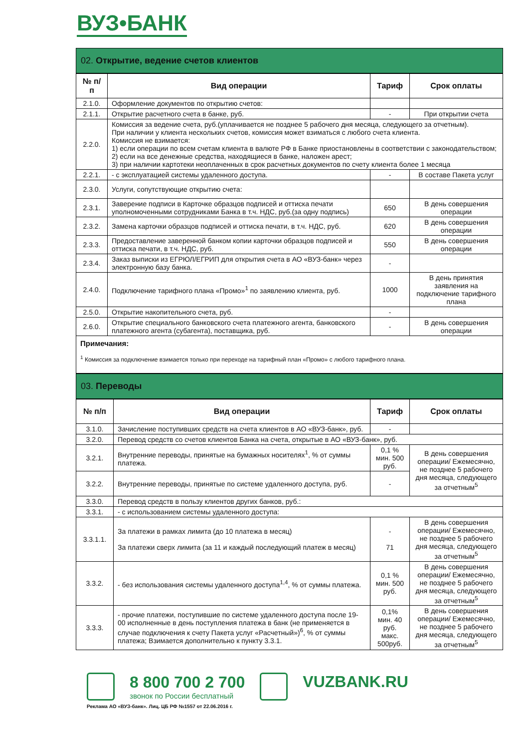ВУЗ•БАНК
02. Открытие, ведение счетов клиентов
| № п/п | Вид операции | Тариф | Срок оплаты |
| --- | --- | --- | --- |
| 2.1.0. | Оформление документов по открытию счетов: | | |
| 2.1.1. | Открытие расчетного счета в банке, руб. | - | При открытии счета |
| 2.2.0. | Комиссия за ведение счета, руб.(уплачивается не позднее 5 рабочего дня месяца, следующего за отчетным). При наличии у клиента нескольких счетов, комиссия может взиматься с любого счета клиента. Комиссия не взимается: 1) если операции по всем счетам клиента в валюте РФ в Банке приостановлены в соответствии с законодательством; 2) если на все денежные средства, находящиеся в банке, наложен арест; 3) при наличии картотеки неоплаченных в срок расчетных документов по счету клиента более 1 месяца | | |
| 2.2.1. | - с эксплуатацией системы удаленного доступа. | - | В составе Пакета услуг |
| 2.3.0. | Услуги, сопутствующие открытию счета: | | |
| 2.3.1. | Заверение подписи в Карточке образцов подписей и оттиска печати уполномоченными сотрудниками Банка в т.ч. НДС, руб.(за одну подпись) | 650 | В день совершения операции |
| 2.3.2. | Замена карточки образцов подписей и оттиска печати, в т.ч. НДС, руб. | 620 | В день совершения операции |
| 2.3.3. | Предоставление заверенной банком копии карточки образцов подписей и оттиска печати, в т.ч. НДС, руб. | 550 | В день совершения операции |
| 2.3.4. | Заказ выписки из ЕГРЮЛ/ЕГРИП для открытия счета в АО «ВУЗ-банк» через электронную базу банка. | - | |
| 2.4.0. | Подключение тарифного плана «Промо»<sup>1</sup> по заявлению клиента, руб. | 1000 | В день принятия заявления на подключение тарифного плана |
| 2.5.0. | Открытие накопительного счета, руб. | - | |
| 2.6.0. | Открытие специального банковского счета платежного агента, банковского платежного агента (субагента), поставщика, руб. | - | В день совершения операции |
Примечания:
<sup>1</sup> Комиссия за подключение взимается только при переходе на тарифный план «Промо» с любого тарифного плана.
03. Переводы
| № п/п | Вид операции | Тариф | Срок оплаты |
| --- | --- | --- | --- |
| 3.1.0. | Зачисление поступивших средств на счета клиентов в АО «ВУЗ-банк», руб. | - | |
| 3.2.0. | Перевод средств со счетов клиентов Банка на счета, открытые в АО «ВУЗ-банк», руб. | | |
| 3.2.1. | Внутренние переводы, принятые на бумажных носителях<sup>1</sup>, % от суммы платежа. | 0,1 % мин. 500 руб. | В день совершения операции/ Ежемесячно, не позднее 5 рабочего дня месяца, следующего за отчетным<sup>5</sup> |
| 3.2.2. | Внутренние переводы, принятые по системе удаленного доступа, руб. | - | |
| 3.3.0. | Перевод средств в пользу клиентов других банков, руб.: | | |
| 3.3.1. | - с использованием системы удаленного доступа: | | |
| 3.3.1.1. | За платежи в рамках лимита (до 10 платежа в месяц) За платежи сверх лимита (за 11 и каждый последующий платеж в месяц) | - 71 | В день совершения операции/ Ежемесячно, не позднее 5 рабочего дня месяца, следующего за отчетным<sup>5</sup> |
| 3.3.2. | - без использования системы удаленного доступа<sup>1,4</sup>, % от суммы платежа. | 0,1 % мин. 500 руб. | В день совершения операции/ Ежемесячно, не позднее 5 рабочего дня месяца, следующего за отчетным<sup>5</sup> |
| 3.3.3. | - прочие платежи, поступившие по системе удаленного доступа после 19-00 исполненные в день поступления платежа в банк (не применяется в случае подключения к счету Пакета услуг «Расчетный»)<sup>6</sup>, % от суммы платежа; Взимается дополнительно к пункту 3.3.1. | 0,1% мин. 40 руб. макс. 500руб. | В день совершения операции/ Ежемесячно, не позднее 5 рабочего дня месяца, следующего за отчетным<sup>5</sup> |
8 800 700 2 700
звонок по России бесплатный
VUZBANK.RU
Реклама АО «ВУЗ-банк». Лиц. ЦБ РФ №1557 от 22.06.2016 г.